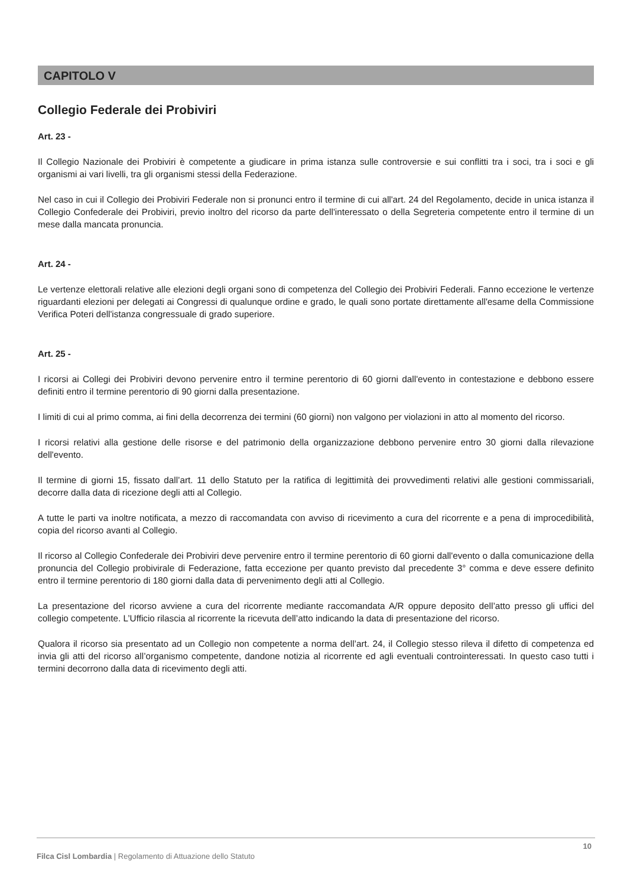CAPITOLO V
Collegio Federale dei Probiviri
Art. 23 -
Il Collegio Nazionale dei Probiviri è competente a giudicare in prima istanza sulle controversie e sui conflitti tra i soci, tra i soci e gli organismi ai vari livelli, tra gli organismi stessi della Federazione.
Nel caso in cui il Collegio dei Probiviri Federale non si pronunci entro il termine di cui all'art. 24 del Regolamento, decide in unica istanza il Collegio Confederale dei Probiviri, previo inoltro del ricorso da parte dell'interessato o della Segreteria competente entro il termine di un mese dalla mancata pronuncia.
Art. 24 -
Le vertenze elettorali relative alle elezioni degli organi sono di competenza del Collegio dei Probiviri Federali. Fanno eccezione le vertenze riguardanti elezioni per delegati ai Congressi di qualunque ordine e grado, le quali sono portate direttamente all'esame della Commissione Verifica Poteri dell'istanza congressuale di grado superiore.
Art. 25 -
I ricorsi ai Collegi dei Probiviri devono pervenire entro il termine perentorio di 60 giorni dall'evento in contestazione e debbono essere definiti entro il termine perentorio di 90 giorni dalla presentazione.
I limiti di cui al primo comma, ai fini della decorrenza dei termini (60 giorni) non valgono per violazioni in atto al momento del ricorso.
I ricorsi relativi alla gestione delle risorse e del patrimonio della organizzazione debbono pervenire entro 30 giorni dalla rilevazione dell'evento.
Il termine di giorni 15, fissato dall’art. 11 dello Statuto per la ratifica di legittimità dei provvedimenti relativi alle gestioni commissariali, decorre dalla data di ricezione degli atti al Collegio.
A tutte le parti va inoltre notificata, a mezzo di raccomandata con avviso di ricevimento a cura del ricorrente e a pena di improcedibilità, copia del ricorso avanti al Collegio.
Il ricorso al Collegio Confederale dei Probiviri deve pervenire entro il termine perentorio di 60 giorni dall'evento o dalla comunicazione della pronuncia del Collegio probivirale di Federazione, fatta eccezione per quanto previsto dal precedente 3° comma e deve essere definito entro il termine perentorio di 180 giorni dalla data di pervenimento degli atti al Collegio.
La presentazione del ricorso avviene a cura del ricorrente mediante raccomandata A/R oppure deposito dell’atto presso gli uffici del collegio competente. L’Ufficio rilascia al ricorrente la ricevuta dell’atto indicando la data di presentazione del ricorso.
Qualora il ricorso sia presentato ad un Collegio non competente a norma dell’art. 24, il Collegio stesso rileva il difetto di competenza ed invia gli atti del ricorso all’organismo competente, dandone notizia al ricorrente ed agli eventuali controinteressati. In questo caso tutti i termini decorrono dalla data di ricevimento degli atti.
10
Filca Cisl Lombardia | Regolamento di Attuazione dello Statuto